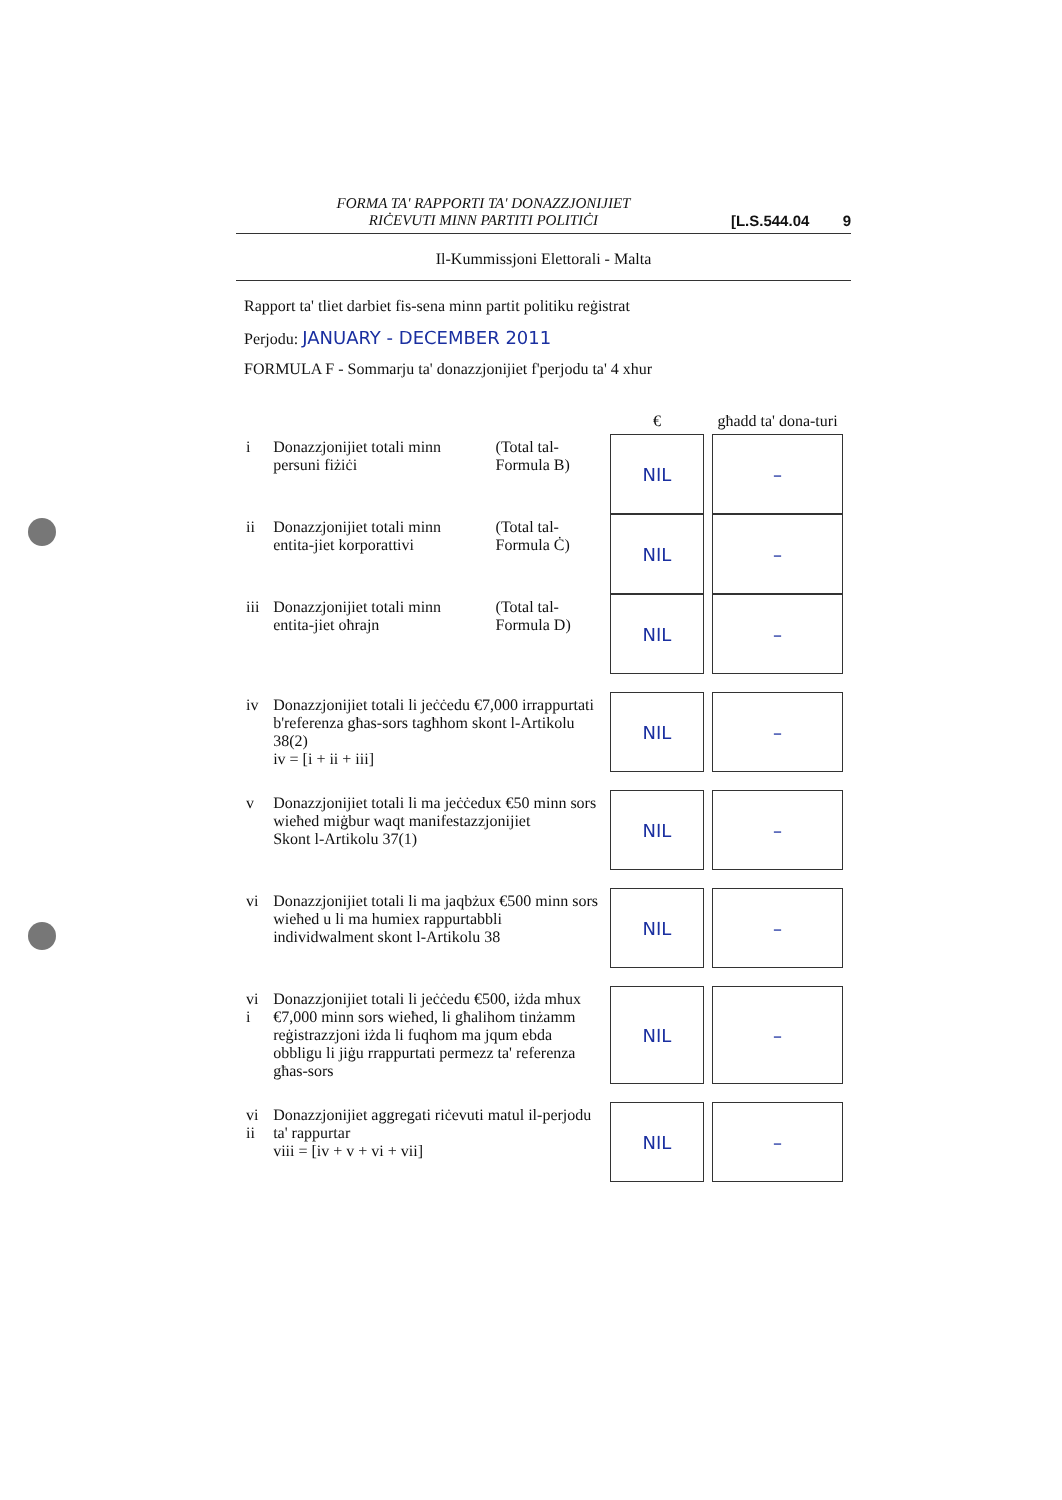FORMA TA' RAPPORTI TA' DONAZZJONIJIET
RIĊEVUTI MINN PARTITI POLITIĊI
[L.S.544.04 9
Il-Kummissjoni Elettorali - Malta
Rapport ta' tliet darbiet fis-sena minn partit politiku reġistrat
Perjodu: JANUARY - DECEMBER 2011
FORMULA F - Sommarju ta' donazzjonijiet f'perjodu ta' 4 xhur
| | | | € | għadd ta' dona-turi |
| --- | --- | --- | --- | --- |
| i | Donazzjonijiet totali minn persuni fiżiċi | (Total tal-Formula B) | NIL | – |
| ii | Donazzjonijiet totali minn entita-jiet korporattivi | (Total tal-Formula Ċ) | NIL | – |
| iii | Donazzjonijiet totali minn entita-jiet oħrajn | (Total tal-Formula D) | NIL | – |
| iv | Donazzjonijiet totali li jeċċedu €7,000 irrappurtati b'referenza għas-sors tagħhom skont l-Artikolu 38(2) iv = [i + ii + iii] | | NIL | – |
| v | Donazzjonijiet totali li ma jeċċedux €50 minn sors wieħed miġbur waqt manifestazzjonijiet Skont l-Artikolu 37(1) | | NIL | – |
| vi | Donazzjonijiet totali li ma jaqbżux €500 minn sors wieħed u li ma humiex rappurtabbli individwalment skont l-Artikolu 38 | | NIL | – |
| vi i | Donazzjonijiet totali li jeċċedu €500, iżda mhux €7,000 minn sors wieħed, li għalihom tinżamm reġistrazzjoni iżda li fuqhom ma jqum ebda obbligu li jiġu rrappurtati permezz ta' referenza għas-sors | | NIL | – |
| vi ii | Donazzjonijiet aggregati riċevuti matul il-perjodu ta' rappurtar viii = [iv + v + vi + vii] | | NIL | – |